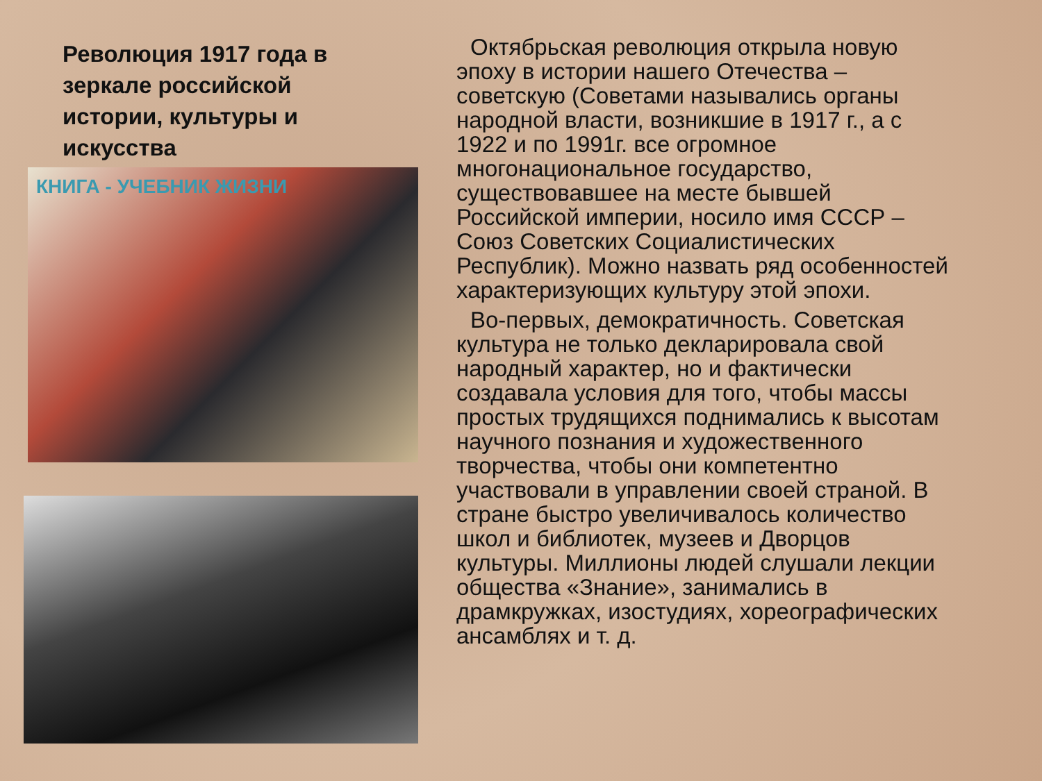Революция 1917 года в зеркале российской истории, культуры и искусства
КНИГА - УЧЕБНИК ЖИЗНИ
Октябрьская революция открыла новую эпоху в истории нашего Отечества – советскую (Советами назывались органы народной власти, возникшие в 1917 г., а с 1922 и по 1991г. все огромное многонациональное государство, существовавшее на месте бывшей Российской империи, носило имя СССР – Союз Советских Социалистических Республик). Можно назвать ряд особенностей характеризующих культуру этой эпохи.
Во-первых, демократичность. Советская культура не только декларировала свой народный характер, но и фактически создавала условия для того, чтобы массы простых трудящихся поднимались к высотам научного познания и художественного творчества, чтобы они компетентно участвовали в управлении своей страной. В стране быстро увеличивалось количество школ и библиотек, музеев и Дворцов культуры. Миллионы людей слушали лекции общества «Знание», занимались в драмкружках, изостудиях, хореографических ансамблях и т. д.